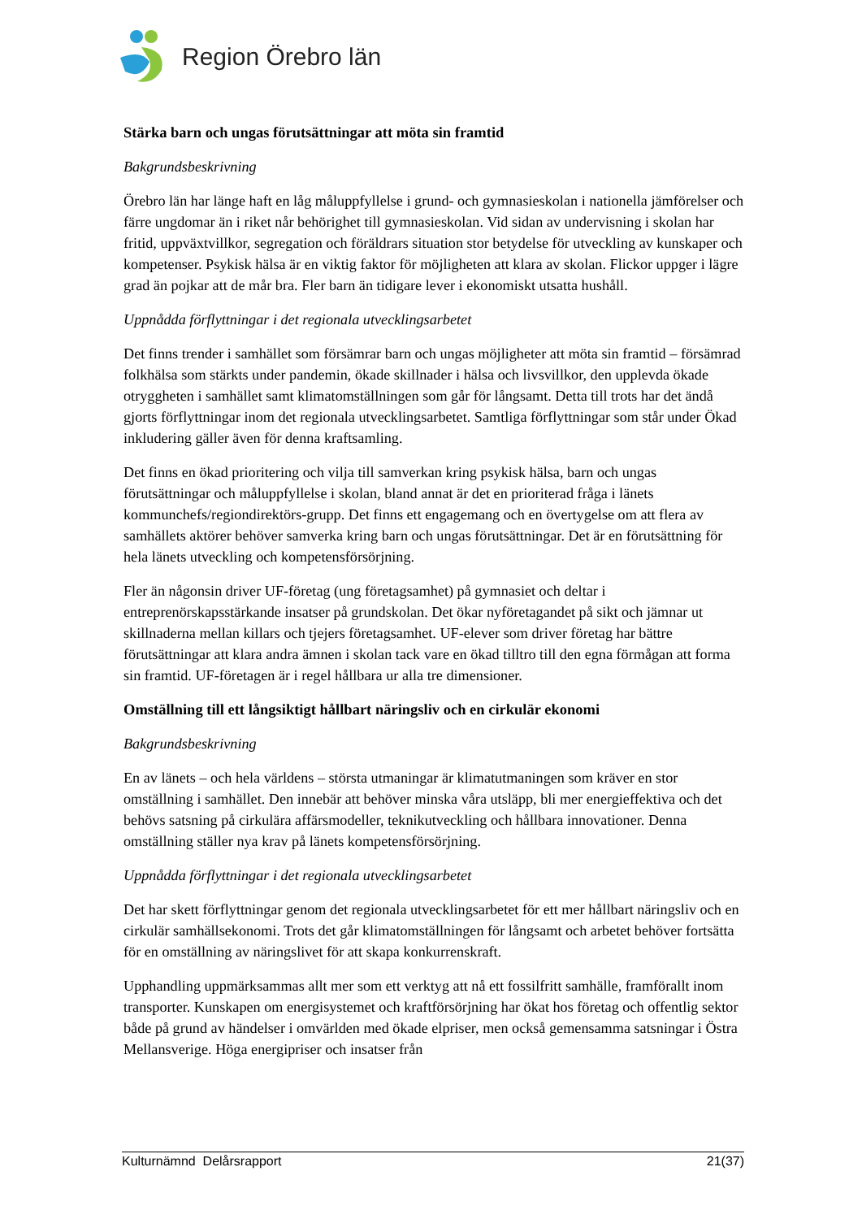Region Örebro län
Stärka barn och ungas förutsättningar att möta sin framtid
Bakgrundsbeskrivning
Örebro län har länge haft en låg måluppfyllelse i grund- och gymnasieskolan i nationella jämförelser och färre ungdomar än i riket når behörighet till gymnasieskolan. Vid sidan av undervisning i skolan har fritid, uppväxtvillkor, segregation och föräldrars situation stor betydelse för utveckling av kunskaper och kompetenser. Psykisk hälsa är en viktig faktor för möjligheten att klara av skolan. Flickor uppger i lägre grad än pojkar att de mår bra. Fler barn än tidigare lever i ekonomiskt utsatta hushåll.
Uppnådda förflyttningar i det regionala utvecklingsarbetet
Det finns trender i samhället som försämrar barn och ungas möjligheter att möta sin framtid – försämrad folkhälsa som stärkts under pandemin, ökade skillnader i hälsa och livsvillkor, den upplevda ökade otryggheten i samhället samt klimatomställningen som går för långsamt. Detta till trots har det ändå gjorts förflyttningar inom det regionala utvecklingsarbetet. Samtliga förflyttningar som står under Ökad inkludering gäller även för denna kraftsamling.
Det finns en ökad prioritering och vilja till samverkan kring psykisk hälsa, barn och ungas förutsättningar och måluppfyllelse i skolan, bland annat är det en prioriterad fråga i länets kommunchefs/regiondirektörs-grupp. Det finns ett engagemang och en övertygelse om att flera av samhällets aktörer behöver samverka kring barn och ungas förutsättningar. Det är en förutsättning för hela länets utveckling och kompetensförsörjning.
Fler än någonsin driver UF-företag (ung företagsamhet) på gymnasiet och deltar i entreprenörskapsstärkande insatser på grundskolan. Det ökar nyföretagandet på sikt och jämnar ut skillnaderna mellan killars och tjejers företagsamhet. UF-elever som driver företag har bättre förutsättningar att klara andra ämnen i skolan tack vare en ökad tilltro till den egna förmågan att forma sin framtid. UF-företagen är i regel hållbara ur alla tre dimensioner.
Omställning till ett långsiktigt hållbart näringsliv och en cirkulär ekonomi
Bakgrundsbeskrivning
En av länets – och hela världens – största utmaningar är klimatutmaningen som kräver en stor omställning i samhället. Den innebär att behöver minska våra utsläpp, bli mer energieffektiva och det behövs satsning på cirkulära affärsmodeller, teknikutveckling och hållbara innovationer. Denna omställning ställer nya krav på länets kompetensförsörjning.
Uppnådda förflyttningar i det regionala utvecklingsarbetet
Det har skett förflyttningar genom det regionala utvecklingsarbetet för ett mer hållbart näringsliv och en cirkulär samhällsekonomi. Trots det går klimatomställningen för långsamt och arbetet behöver fortsätta för en omställning av näringslivet för att skapa konkurrenskraft.
Upphandling uppmärksammas allt mer som ett verktyg att nå ett fossilfritt samhälle, framförallt inom transporter. Kunskapen om energisystemet och kraftförsörjning har ökat hos företag och offentlig sektor både på grund av händelser i omvärlden med ökade elpriser, men också gemensamma satsningar i Östra Mellansverige. Höga energipriser och insatser från
Kulturnämnd Delårsrapport 21(37)